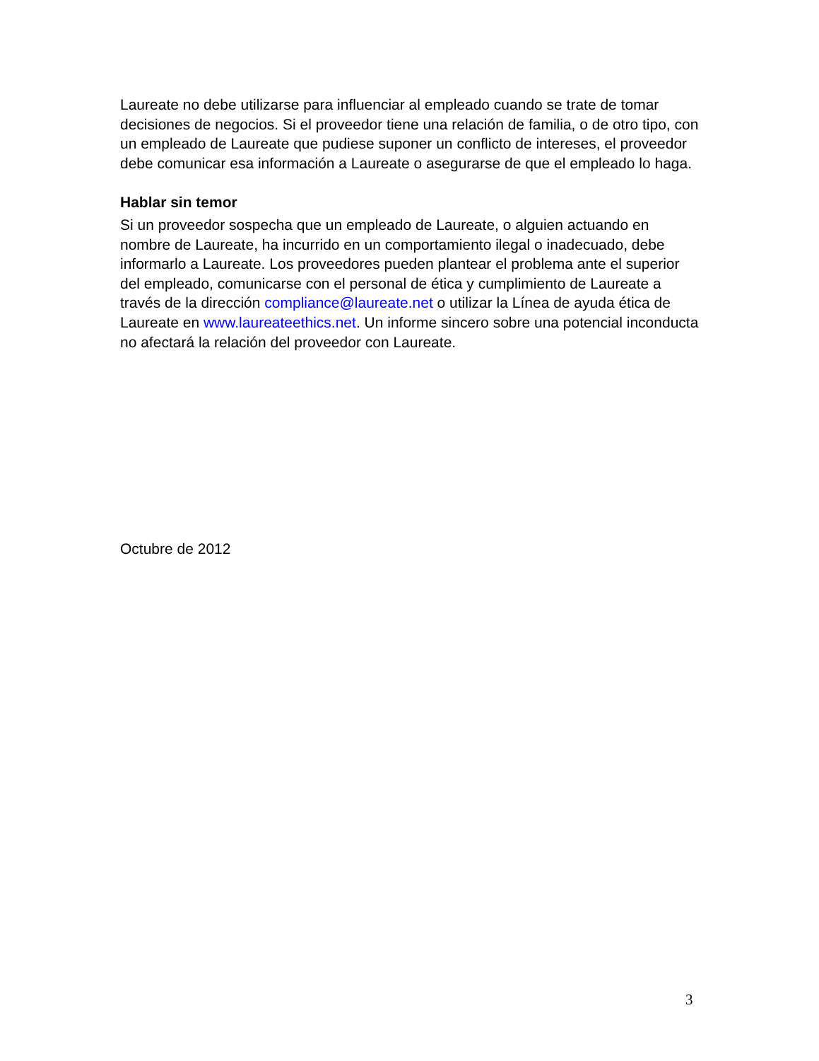Laureate no debe utilizarse para influenciar al empleado cuando se trate de tomar decisiones de negocios. Si el proveedor tiene una relación de familia, o de otro tipo, con un empleado de Laureate que pudiese suponer un conflicto de intereses, el proveedor debe comunicar esa información a Laureate o asegurarse de que el empleado lo haga.
Hablar sin temor
Si un proveedor sospecha que un empleado de Laureate, o alguien actuando en nombre de Laureate, ha incurrido en un comportamiento ilegal o inadecuado, debe informarlo a Laureate. Los proveedores pueden plantear el problema ante el superior del empleado, comunicarse con el personal de ética y cumplimiento de Laureate a través de la dirección compliance@laureate.net o utilizar la Línea de ayuda ética de Laureate en www.laureateethics.net. Un informe sincero sobre una potencial inconducta no afectará la relación del proveedor con Laureate.
Octubre de 2012
3